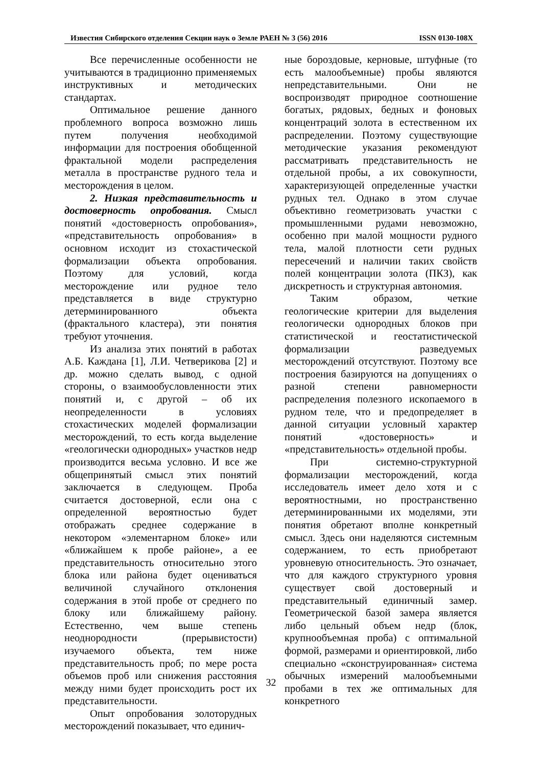Известия Сибирского отделения Секции наук о Земле РАЕН № 3 (56) 2016 ISSN 0130-108X
Все перечисленные особенности не учитываются в традиционно применяемых инструктивных и методических стандартах.
Оптимальное решение данного проблемного вопроса возможно лишь путем получения необходимой информации для построения обобщенной фрактальной модели распределения металла в пространстве рудного тела и месторождения в целом.
2. Низкая представительность и достоверность опробования. Смысл понятий «достоверность опробования», «представительность опробования» в основном исходит из стохастической формализации объекта опробования. Поэтому для условий, когда месторождение или рудное тело представляется в виде структурно детерминированного объекта (фрактального кластера), эти понятия требуют уточнения.
Из анализа этих понятий в работах А.Б. Каждана [1], Л.И. Четверикова [2] и др. можно сделать вывод, с одной стороны, о взаимообусловленности этих понятий и, с другой – об их неопределенности в условиях стохастических моделей формализации месторождений, то есть когда выделение «геологически однородных» участков недр производится весьма условно. И все же общепринятый смысл этих понятий заключается в следующем. Проба считается достоверной, если она с определенной вероятностью будет отображать среднее содержание в некотором «элементарном блоке» или «ближайшем к пробе районе», а ее представительность относительно этого блока или района будет оцениваться величиной случайного отклонения содержания в этой пробе от среднего по блоку или ближайшему району. Естественно, чем выше степень неоднородности (прерывистости) изучаемого объекта, тем ниже представительность проб; по мере роста объемов проб или снижения расстояния между ними будет происходить рост их представительности.
Опыт опробования золоторудных месторождений показывает, что единич-
ные бороздовые, керновые, штуфные (то есть малообъемные) пробы являются непредставительными. Они не воспроизводят природное соотношение богатых, рядовых, бедных и фоновых концентраций золота в естественном их распределении. Поэтому существующие методические указания рекомендуют рассматривать представительность не отдельной пробы, а их совокупности, характеризующей определенные участки рудных тел. Однако в этом случае объективно геометризовать участки с промышленными рудами невозможно, особенно при малой мощности рудного тела, малой плотности сети рудных пересечений и наличии таких свойств полей концентрации золота (ПКЗ), как дискретность и структурная автономия.
Таким образом, четкие геологические критерии для выделения геологически однородных блоков при статистической и геостатистической формализации разведуемых месторождений отсутствуют. Поэтому все построения базируются на допущениях о разной степени равномерности распределения полезного ископаемого в рудном теле, что и предопределяет в данной ситуации условный характер понятий «достоверность» и «представительность» отдельной пробы.
При системно-структурной формализации месторождений, когда исследователь имеет дело хотя и с вероятностными, но пространственно детерминированными их моделями, эти понятия обретают вполне конкретный смысл. Здесь они наделяются системным содержанием, то есть приобретают уровневую относительность. Это означает, что для каждого структурного уровня существует свой достоверный и представительный единичный замер. Геометрической базой замера является либо цельный объем недр (блок, крупнообъемная проба) с оптимальной формой, размерами и ориентировкой, либо специально «сконструированная» система обычных измерений малообъемными пробами в тех же оптимальных для конкретного
32